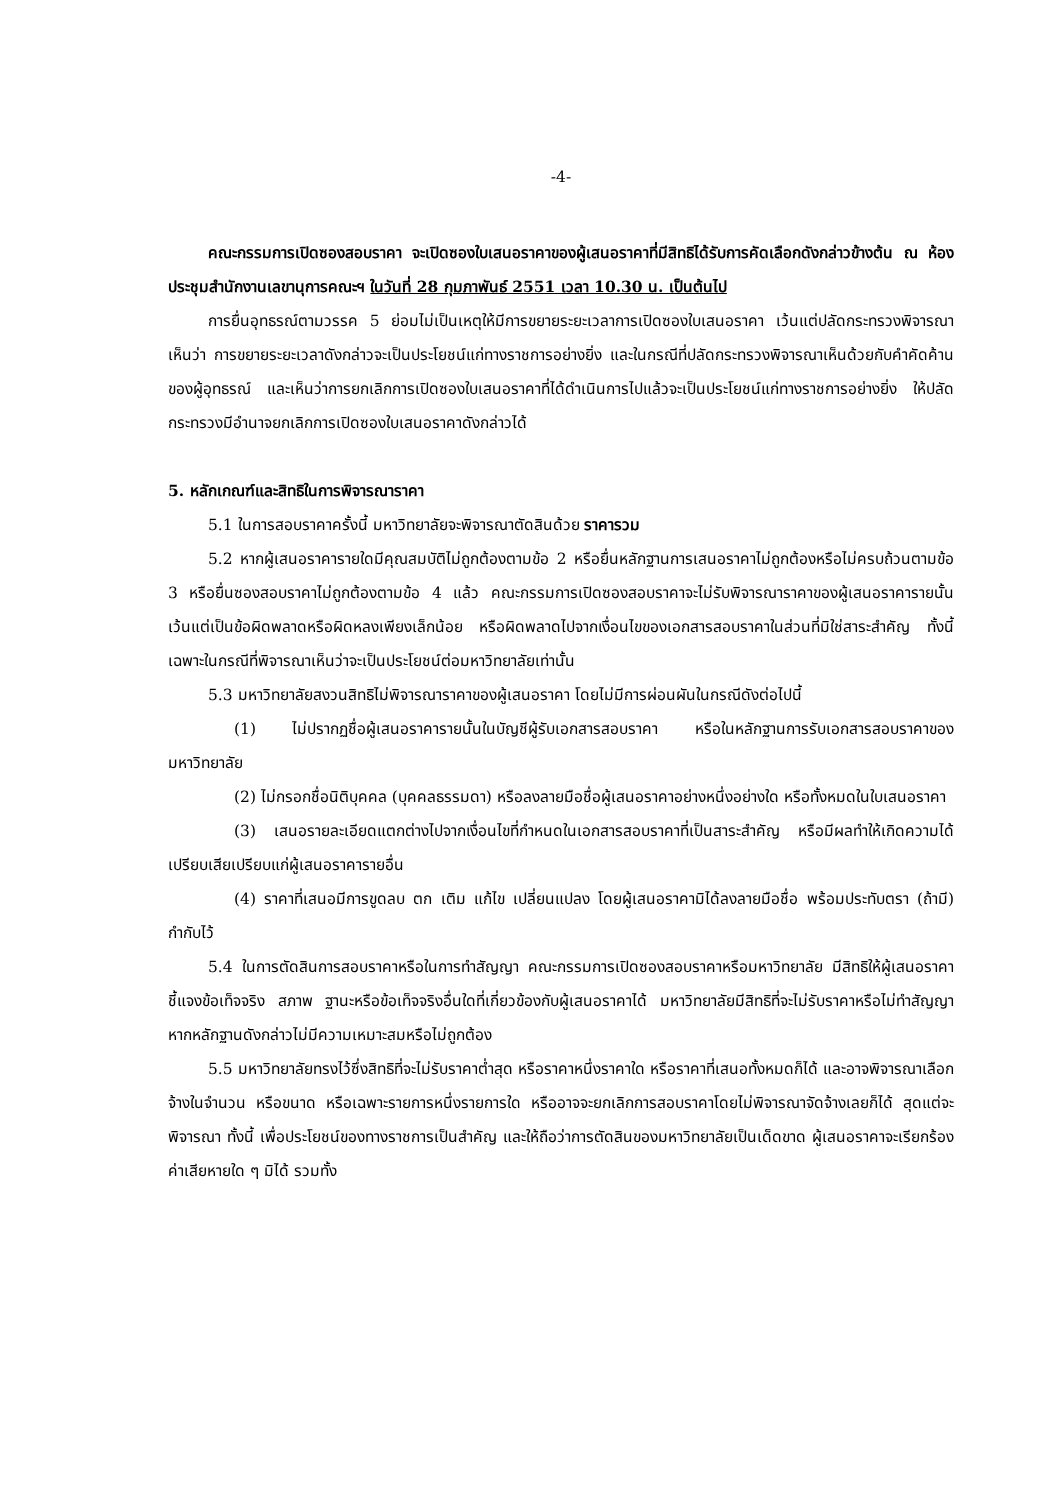-4-
คณะกรรมการเปิดซองสอบราคา จะเปิดซองใบเสนอราคาของผู้เสนอราคาที่มีสิทธิได้รับการคัดเลือกดังกล่าวข้างต้น ณ ห้องประชุมสำนักงานเลขานุการคณะฯ ในวันที่ 28 กุมภาพันธ์ 2551 เวลา 10.30 น. เป็นต้นไป
การยื่นอุทธรณ์ตามวรรค 5 ย่อมไม่เป็นเหตุให้มีการขยายระยะเวลาการเปิดซองใบเสนอราคา เว้นแต่ปลัดกระทรวงพิจารณาเห็นว่า การขยายระยะเวลาดังกล่าวจะเป็นประโยชน์แก่ทางราชการอย่างยิ่ง และในกรณีที่ปลัดกระทรวงพิจารณาเห็นด้วยกับคำคัดค้านของผู้อุทธรณ์ และเห็นว่าการยกเลิกการเปิดซองใบเสนอราคาที่ได้ดำเนินการไปแล้วจะเป็นประโยชน์แก่ทางราชการอย่างยิ่ง ให้ปลัดกระทรวงมีอำนาจยกเลิกการเปิดซองใบเสนอราคาดังกล่าวได้
5. หลักเกณฑ์และสิทธิในการพิจารณาราคา
5.1 ในการสอบราคาครั้งนี้ มหาวิทยาลัยจะพิจารณาตัดสินด้วย ราคารวม
5.2 หากผู้เสนอราคารายใดมีคุณสมบัติไม่ถูกต้องตามข้อ 2 หรือยื่นหลักฐานการเสนอราคาไม่ถูกต้องหรือไม่ครบถ้วนตามข้อ 3 หรือยื่นซองสอบราคาไม่ถูกต้องตามข้อ 4 แล้ว คณะกรรมการเปิดซองสอบราคาจะไม่รับพิจารณาราคาของผู้เสนอราคารายนั้น เว้นแต่เป็นข้อผิดพลาดหรือผิดหลงเพียงเล็กน้อย หรือผิดพลาดไปจากเงื่อนไขของเอกสารสอบราคาในส่วนที่มิใช่สาระสำคัญ ทั้งนี้ เฉพาะในกรณีที่พิจารณาเห็นว่าจะเป็นประโยชน์ต่อมหาวิทยาลัยเท่านั้น
5.3 มหาวิทยาลัยสงวนสิทธิไม่พิจารณาราคาของผู้เสนอราคา โดยไม่มีการผ่อนผันในกรณีดังต่อไปนี้
(1) ไม่ปรากฏชื่อผู้เสนอราคารายนั้นในบัญชีผู้รับเอกสารสอบราคา หรือในหลักฐานการรับเอกสารสอบราคาของมหาวิทยาลัย
(2) ไม่กรอกชื่อนิติบุคคล (บุคคลธรรมดา) หรือลงลายมือชื่อผู้เสนอราคาอย่างหนึ่งอย่างใด หรือทั้งหมดในใบเสนอราคา
(3) เสนอรายละเอียดแตกต่างไปจากเงื่อนไขที่กำหนดในเอกสารสอบราคาที่เป็นสาระสำคัญ หรือมีผลทำให้เกิดความได้เปรียบเสียเปรียบแก่ผู้เสนอราคารายอื่น
(4) ราคาที่เสนอมีการขูดลบ ตก เติม แก้ไข เปลี่ยนแปลง โดยผู้เสนอราคามิได้ลงลายมือชื่อ พร้อมประทับตรา (ถ้ามี) กำกับไว้
5.4 ในการตัดสินการสอบราคาหรือในการทำสัญญา คณะกรรมการเปิดซองสอบราคาหรือมหาวิทยาลัย มีสิทธิให้ผู้เสนอราคาชี้แจงข้อเท็จจริง สภาพ ฐานะหรือข้อเท็จจริงอื่นใดที่เกี่ยวข้องกับผู้เสนอราคาได้ มหาวิทยาลัยมีสิทธิที่จะไม่รับราคาหรือไม่ทำสัญญา หากหลักฐานดังกล่าวไม่มีความเหมาะสมหรือไม่ถูกต้อง
5.5 มหาวิทยาลัยทรงไว้ซึ่งสิทธิที่จะไม่รับราคาต่ำสุด หรือราคาหนึ่งราคาใด หรือราคาที่เสนอทั้งหมดก็ได้ และอาจพิจารณาเลือกจ้างในจำนวน หรือขนาด หรือเฉพาะรายการหนึ่งรายการใด หรืออาจจะยกเลิกการสอบราคาโดยไม่พิจารณาจัดจ้างเลยก็ได้ สุดแต่จะพิจารณา ทั้งนี้ เพื่อประโยชน์ของทางราชการเป็นสำคัญ และให้ถือว่าการตัดสินของมหาวิทยาลัยเป็นเด็ดขาด ผู้เสนอราคาจะเรียกร้องค่าเสียหายใด ๆ มิได้ รวมทั้ง